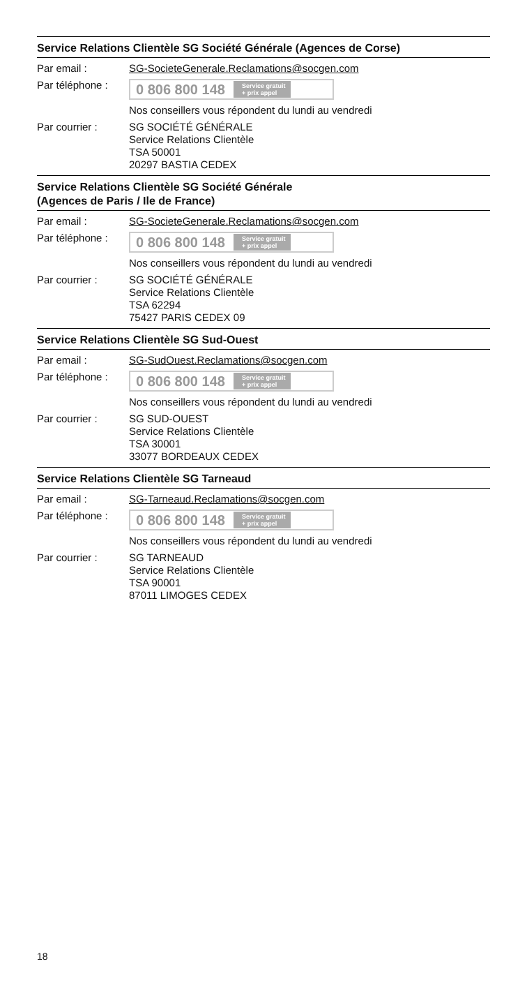Service Relations Clientèle SG Société Générale (Agences de Corse)
Par email : SG-SocieteGenerale.Reclamations@socgen.com
Par téléphone :
0 806 800 148 Service gratuit
+ prix appel
Nos conseillers vous répondent du lundi au vendredi
Par courrier : SG SOCIÉTÉ GÉNÉRALE
Service Relations Clientèle
TSA 50001
20297 BASTIA CEDEX
Service Relations Clientèle SG Société Générale
(Agences de Paris / Ile de France)
Par email : SG-SocieteGenerale.Reclamations@socgen.com
Par téléphone :
0 806 800 148 Service gratuit
+ prix appel
Nos conseillers vous répondent du lundi au vendredi
Par courrier : SG SOCIÉTÉ GÉNÉRALE
Service Relations Clientèle
TSA 62294
75427 PARIS CEDEX 09
Service Relations Clientèle SG Sud-Ouest
Par email : SG-SudOuest.Reclamations@socgen.com
Par téléphone :
0 806 800 148 Service gratuit
+ prix appel
Nos conseillers vous répondent du lundi au vendredi
Par courrier : SG SUD-OUEST
Service Relations Clientèle
TSA 30001
33077 BORDEAUX CEDEX
Service Relations Clientèle SG Tarneaud
Par email : SG-Tarneaud.Reclamations@socgen.com
Par téléphone :
0 806 800 148 Service gratuit
+ prix appel
Nos conseillers vous répondent du lundi au vendredi
Par courrier : SG TARNEAUD
Service Relations Clientèle
TSA 90001
87011 LIMOGES CEDEX
18